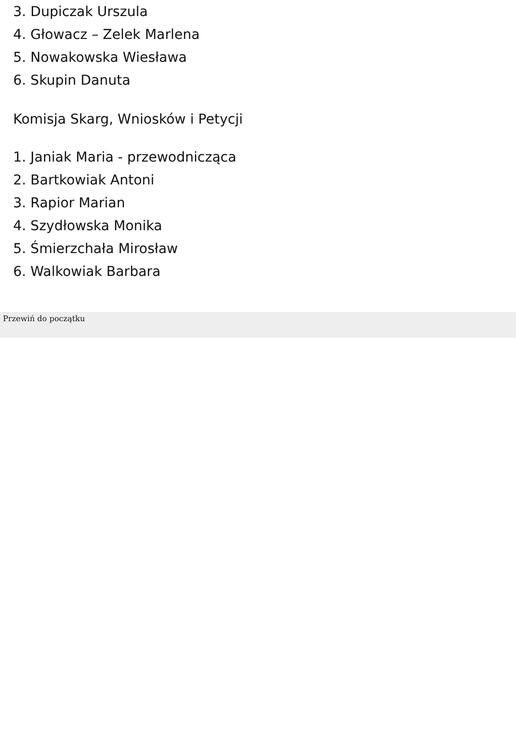3. Dupiczak Urszula
4. Głowacz – Zelek Marlena
5. Nowakowska Wiesława
6. Skupin Danuta
Komisja Skarg, Wniosków i Petycji
1. Janiak Maria - przewodnicząca
2. Bartkowiak Antoni
3. Rapior Marian
4. Szydłowska Monika
5. Śmierzchała Mirosław
6. Walkowiak Barbara
Przewiń do początku